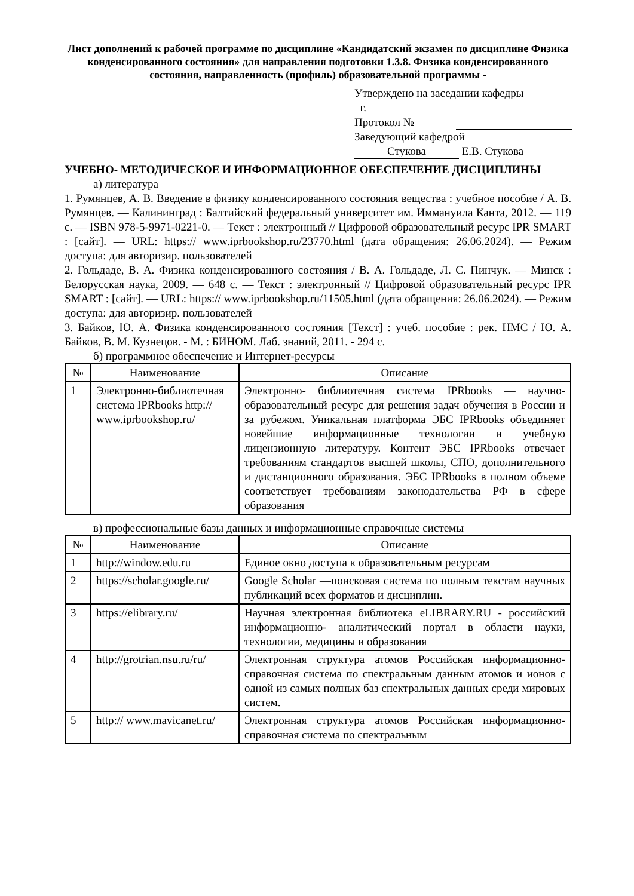Лист дополнений к рабочей программе по дисциплине «Кандидатский экзамен по дисциплине Физика конденсированного состояния» для направления подготовки 1.3.8. Физика конденсированного состояния, направленность (профиль) образовательной программы -
Утверждено на заседании кафедры
г.
Протокол №
Заведующий кафедрой
Стукова Е.В. Стукова
УЧЕБНО- МЕТОДИЧЕСКОЕ И ИНФОРМАЦИОННОЕ ОБЕСПЕЧЕНИЕ ДИСЦИПЛИНЫ
а) литература
1. Румянцев, А. В. Введение в физику конденсированного состояния вещества : учебное пособие / А. В. Румянцев. — Калининград : Балтийский федеральный университет им. Иммануила Канта, 2012. — 119 c. — ISBN 978-5-9971-0221-0. — Текст : электронный // Цифровой образовательный ресурс IPR SMART : [сайт]. — URL: https:// www.iprbookshop.ru/23770.html (дата обращения: 26.06.2024). — Режим доступа: для авторизир. пользователей
2. Гольдаде, В. А. Физика конденсированного состояния / В. А. Гольдаде, Л. С. Пинчук. — Минск : Белорусская наука, 2009. — 648 c. — Текст : электронный // Цифровой образовательный ресурс IPR SMART : [сайт]. — URL: https:// www.iprbookshop.ru/11505.html (дата обращения: 26.06.2024). — Режим доступа: для авторизир. пользователей
3. Байков, Ю. А. Физика конденсированного состояния [Текст] : учеб. пособие : рек. НМС / Ю. А. Байков, В. М. Кузнецов. - М. : БИНОМ. Лаб. знаний, 2011. - 294 с.
б) программное обеспечение и Интернет-ресурсы
| № | Наименование | Описание |
| --- | --- | --- |
| 1 | Электронно-библиотечная система IPRbooks http:// www.iprbookshop.ru/ | Электронно- библиотечная система IPRbooks — научно- образовательный ресурс для решения задач обучения в России и за рубежом. Уникальная платформа ЭБС IPRbooks объединяет новейшие информационные технологии и учебную лицензионную литературу. Контент ЭБС IPRbooks отвечает требованиям стандартов высшей школы, СПО, дополнительного и дистанционного образования. ЭБС IPRbooks в полном объеме соответствует требованиям законодательства РФ в сфере образования |
в) профессиональные базы данных и информационные справочные системы
| № | Наименование | Описание |
| --- | --- | --- |
| 1 | http://window.edu.ru | Единое окно доступа к образовательным ресурсам |
| 2 | https://scholar.google.ru/ | Google Scholar —поисковая система по полным текстам научных публикаций всех форматов и дисциплин. |
| 3 | https://elibrary.ru/ | Научная электронная библиотека eLIBRARY.RU - российский информационно- аналитический портал в области науки, технологии, медицины и образования |
| 4 | http://grotrian.nsu.ru/ru/ | Электронная структура атомов Российская информационно- справочная система по спектральным данным атомов и ионов с одной из самых полных баз спектральных данных среди мировых систем. |
| 5 | http:// www.mavicanet.ru/ | Электронная структура атомов Российская информационно- справочная система по спектральным |